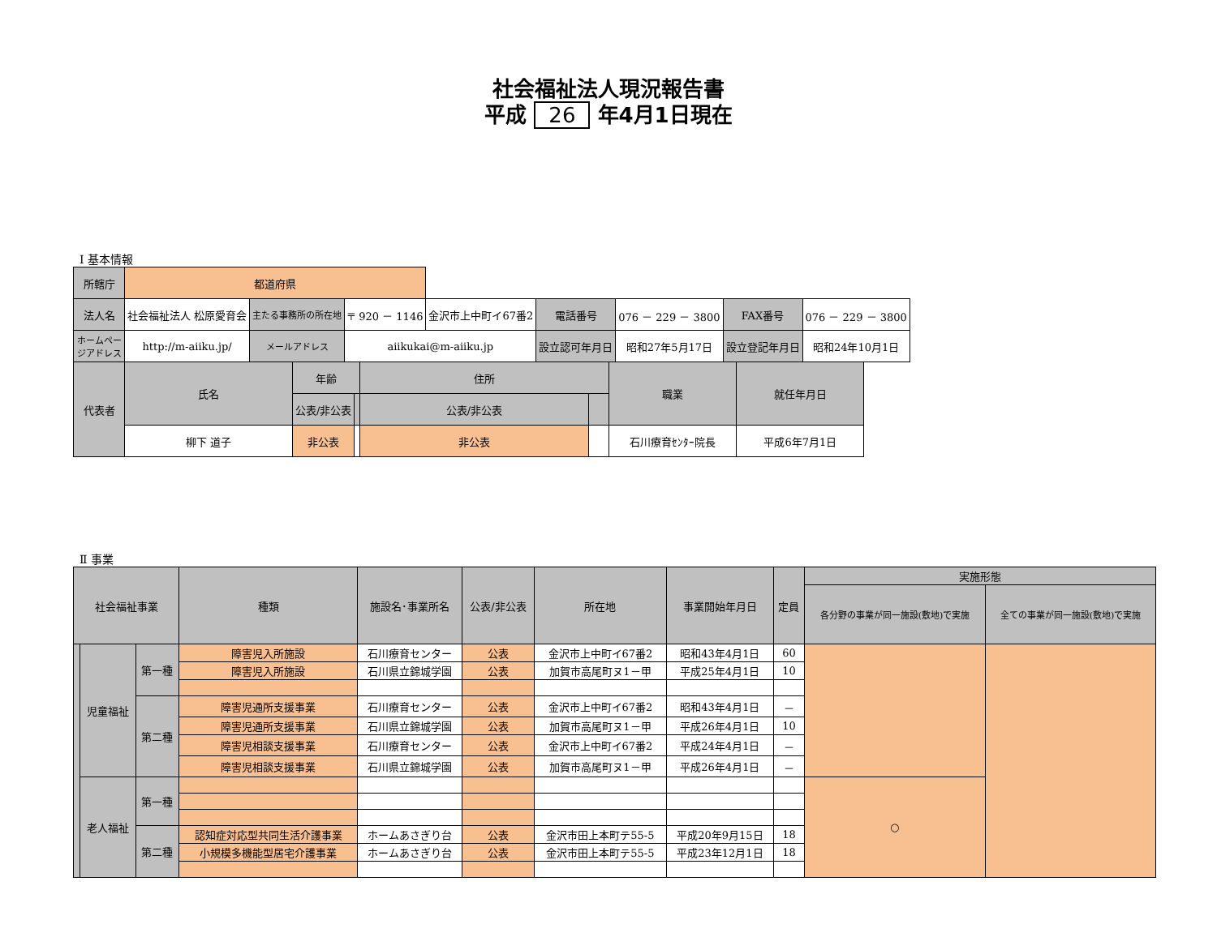社会福祉法人現況報告書
平成 26 年4月1日現在
Ⅰ 基本情報
| 所轄庁 | 都道府県 | | | | | | | |
| 法人名 | 社会福祉法人 松原愛育会 | 主たる事務所の所在地 | 〒 920 － 1146 | 金沢市上中町イ67番2 | 電話番号 | 076 － 229 － 3800 | FAX番号 | 076 － 229 － 3800 |
| ホームページアドレス | http://m-aiiku.jp/ | メールアドレス | aiikukai@m-aiiku.jp | | 設立認可年月日 | 昭和27年5月17日 | 設立登記年月日 | 昭和24年10月1日 |
| 代表者 | 氏名 | 年齢 | | 住所 | | 職業 | 就任年月日 |
| | | 公表/非公表 | | 公表/非公表 | | | |
| | 柳下 道子 | 非公表 | | 非公表 | | 石川療育ｾﾝﾀｰ院長 | 平成6年7月1日 |
Ⅱ 事業
| 社会福祉事業 | | | 種類 | 施設名･事業所名 | 公表/非公表 | 所在地 | 事業開始年月日 | 定員 | 実施形態 | |
| | | | | | | | | | 各分野の事業が同一施設(敷地)で実施 | 全ての事業が同一施設(敷地)で実施 |
| | 児童福祉 | 第一種 | 障害児入所施設 | 石川療育センター | 公表 | 金沢市上中町イ67番2 | 昭和43年4月1日 | 60 | | |
| | | | 障害児入所施設 | 石川県立錦城学園 | 公表 | 加賀市高尾町ヌ1－甲 | 平成25年4月1日 | 10 | | |
| | | 第二種 | 障害児通所支援事業 | 石川療育センター | 公表 | 金沢市上中町イ67番2 | 昭和43年4月1日 | － | | |
| | | | 障害児通所支援事業 | 石川県立錦城学園 | 公表 | 加賀市高尾町ヌ1－甲 | 平成26年4月1日 | 10 | | |
| | | | 障害児相談支援事業 | 石川療育センター | 公表 | 金沢市上中町イ67番2 | 平成24年4月1日 | － | | |
| | | | 障害児相談支援事業 | 石川県立錦城学園 | 公表 | 加賀市高尾町ヌ1－甲 | 平成26年4月1日 | － | | |
| | 老人福祉 | 第一種 | | | | | | | ○ | |
| | | 第二種 | 認知症対応型共同生活介護事業 | ホームあさぎり台 | 公表 | 金沢市田上本町テ55-5 | 平成20年9月15日 | 18 | | |
| | | | 小規模多機能型居宅介護事業 | ホームあさぎり台 | 公表 | 金沢市田上本町テ55-5 | 平成23年12月1日 | 18 | | |